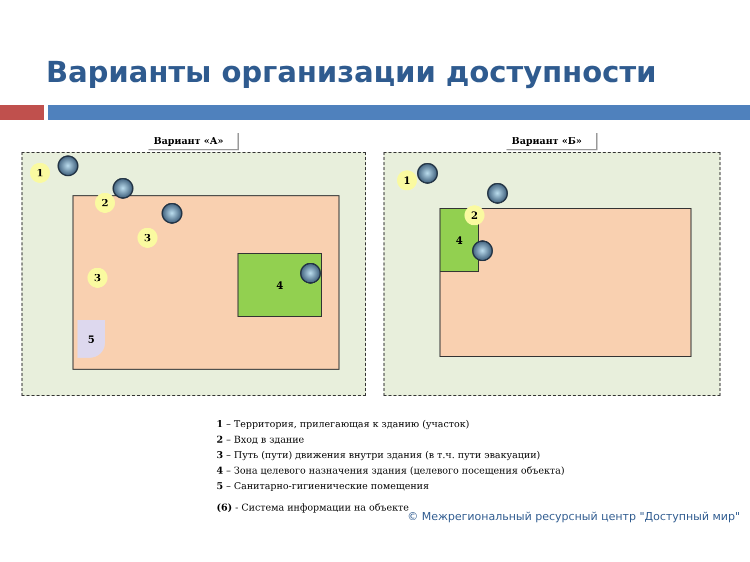Варианты организации доступности
Вариант «А»
4
1
2
3
3
5
Вариант «Б»
4
1
2
1 – Территория, прилегающая к зданию (участок)
2 – Вход в здание
3 – Путь (пути) движения внутри здания (в т.ч. пути эвакуации)
4 – Зона целевого назначения здания (целевого посещения объекта)
5 – Санитарно-гигиенические помещения
(6) - Система информации на объекте
© Межрегиональный ресурсный центр "Доступный мир"